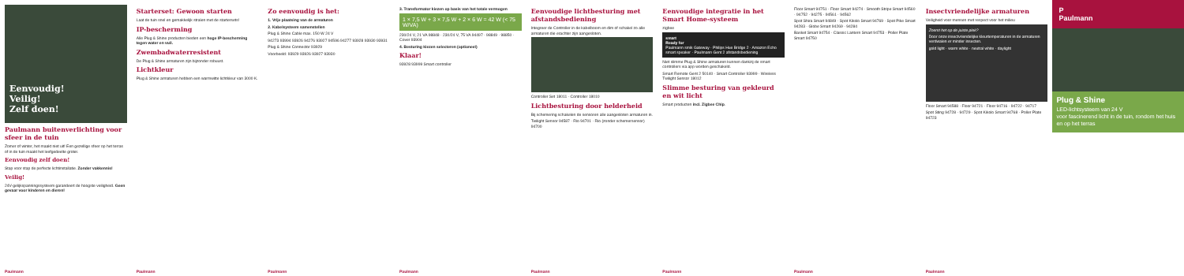Eenvoudig!
Veilig!
Zelf doen!
Paulmann buitenverlichting voor sfeer in de tuin
Zomer of winter, het maakt niet uit! Een gezellige sfeer op het terras of in de tuin maakt het leefgedeelte groter.
Eenvoudig zelf doen!
Stap voor stap de perfecte lichtinstallatie. Zonder vakkennis!
Veilig!
24V-gelijkspanningssysteem garandeert de hoogste veiligheid. Geen gevaar voor kinderen en dieren!
Paulmann
Starterset: Gewoon starten
Laat de tuin snel en gemakkelijk stralen met de startersets!
IP-bescherming
Alle Plug & Shine producten bieden een hoge IP-bescherming tegen water en vuil.
Zwembadwaterresistent
De Plug & Shine armaturen zijn bijzonder robuust.
Lichtkleur
Plug & Shine armaturen hebben een warmwitte lichtkleur van 3000 K.
Paulmann
Zo eenvoudig is het:
1. Vrije plaatsing van de armaturen
2. Kabelsysteem samenstellen
Plug & Shine Cable max. 150 W 24 V
94273 93994 93926 94276 93927 94596 94277 93928 93930 93931
Plug & Shine Connector 93929
Voorbeeld: 93929 93926 93927 93930
Paulmann
3. Transformator kiezen op basis van het totale vermogen
1 × 7,5 W + 3 × 7,5 W + 2 × 6 W = 42 W (< 75 W/VA)
230/24 V, 21 VA 98848 · 230/24 V, 75 VA 94497 · 98849 · 98850 · Cover 93904
4. Besturing kiezen selecteren (optioneel)
Klaar!
93928 93999 Smart controller
Paulmann
Eenvoudige lichtbesturing met afstandsbediening
Integreer de Controller in de kabelboom en dim of schakel zo alle armaturen die erachter zijn aangesloten.
Controller Set 18011 · Controller 18010
Lichtbesturing door helderheid
Bij schemering schakelen de sensoren alle aangesloten armaturen in.
Twilight Sensor 94587 · Rio 94701 · Rio (zonder schemersensor) 94700
Paulmann
Eenvoudige integratie in het Smart Home-systeem
zigbee
smart
Ready for
Paulmann smik Gateway · Philips Hue Bridge 2 · Amazon Echo smart speaker · Paulmann Gent 2 afstandsbediening
Niet slimme Plug & Shine armaturen kunnen dankzij de smart controllers via app worden geschakeld.
Smart Remote Gent 2 50140 · Smart Controller 93999 · Wireless Twilight Sensor 18012
Slimme besturing van gekleurd en wit licht
Smart producten incl. Zigbee Chip.
Paulmann
Floor Smart 94751 · Floor Smart 94274 · Smooth Stripe Smart 94560 · 94752 · 94275 · 94561 · 94562
Spot Shira Smart 94849 · Spot Kikolo Smart 94769 · Spot Pike Smart 94283 · Globe Smart 94269 · 94284
Basket Smart 94754 · Classic Lantern Smart 94753 · Poller Plate Smart 94750
Paulmann
Insectvriendelijke armaturen
Veiligheid voor mensen met respect voor het milieu
Zoemt het op de juiste plek?
Door onze insectvriendelijke kleurtemperaturen in de armaturen verdwalen er minder insecten.
gold light · warm white · neutral white · daylight
Floor Smart 94588 · Floor 94721 · Floor 94716 · 94722 · 94717
Spot Sting 94728 · 94729 · Spot Kikolo Smart 94768 · Poller Plate 94723
Paulmann
P
Paulmann
Plug & Shine
LED-lichtsysteem van 24 V
voor fascinerend licht in de tuin, rondom het huis en op het terras